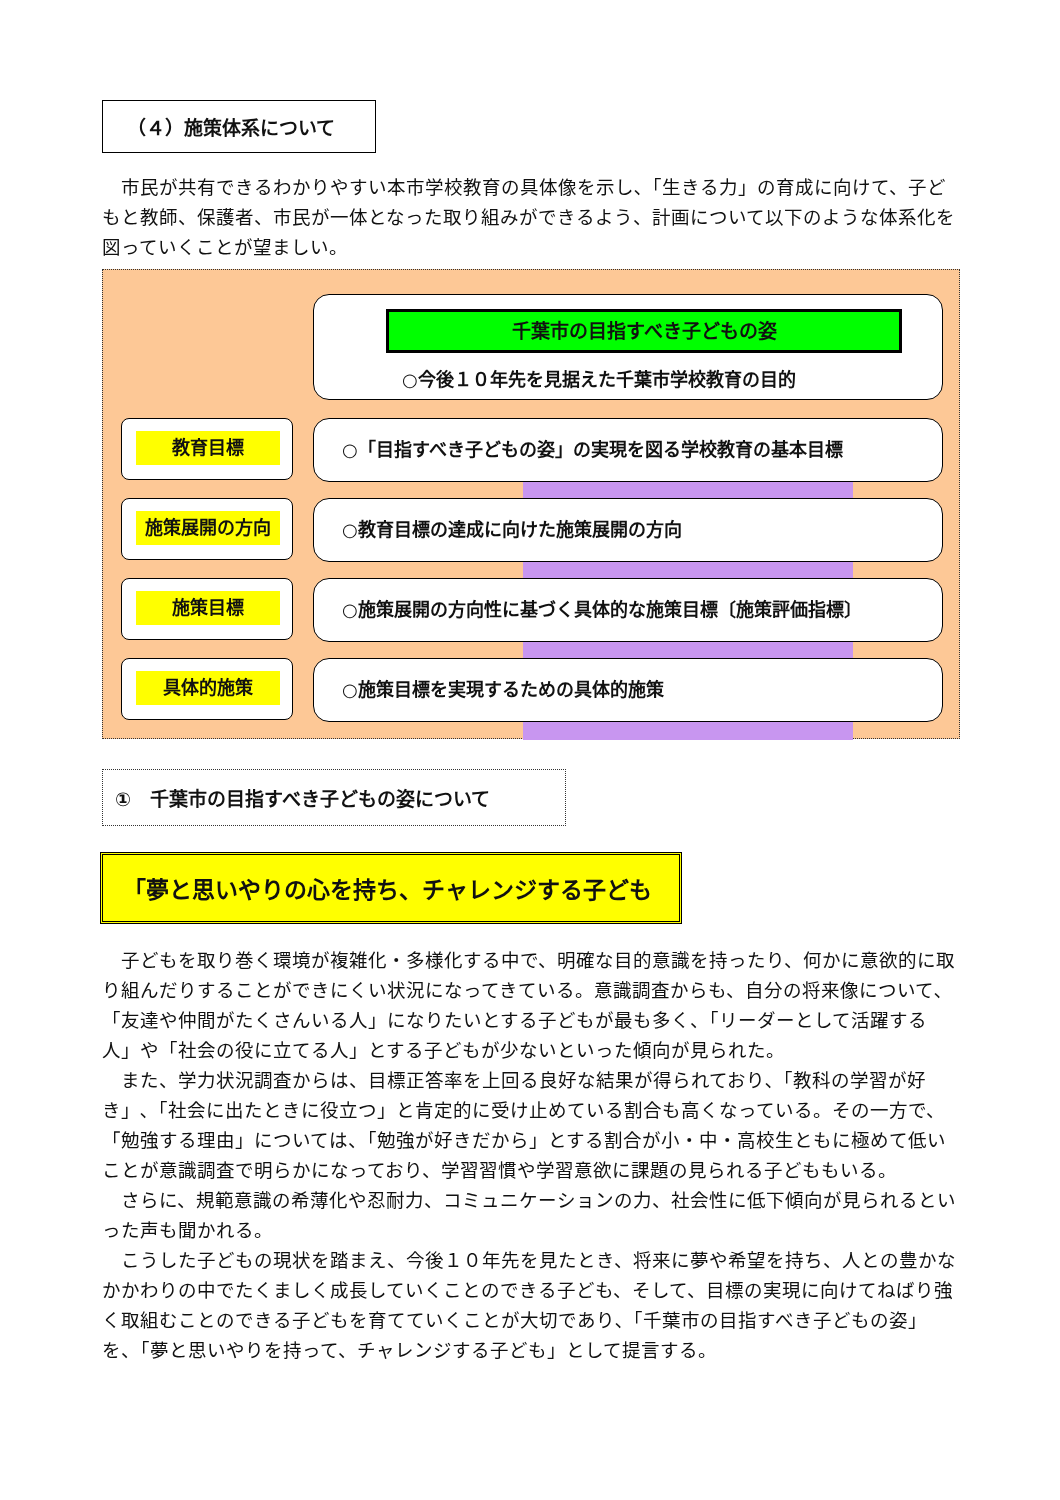（４）施策体系について
市民が共有できるわかりやすい本市学校教育の具体像を示し､「生きる力」の育成に向けて、子どもと教師、保護者、市民が一体となった取り組みができるよう、計画について以下のような体系化を図っていくことが望ましい。
千葉市の目指すべき子どもの姿
○今後１０年先を見据えた千葉市学校教育の目的
教育目標
○「目指すべき子どもの姿」の実現を図る学校教育の基本目標
施策展開の方向
○教育目標の達成に向けた施策展開の方向
施策目標
○施策展開の方向性に基づく具体的な施策目標〔施策評価指標〕
具体的施策 ○施策目標を実現するための具体的施策
①　千葉市の目指すべき子どもの姿について
「夢と思いやりの心を持ち、チャレンジする子ども
子どもを取り巻く環境が複雑化・多様化する中で、明確な目的意識を持ったり、何かに意欲的に取り組んだりすることができにくい状況になってきている。意識調査からも、自分の将来像について､「友達や仲間がたくさんいる人」になりたいとする子どもが最も多く、「リーダーとして活躍する人」や「社会の役に立てる人」とする子どもが少ないといった傾向が見られた。
また、学力状況調査からは、目標正答率を上回る良好な結果が得られており､「教科の学習が好き」､「社会に出たときに役立つ」と肯定的に受け止めている割合も高くなっている。その一方で、「勉強する理由」については、「勉強が好きだから」とする割合が小・中・高校生ともに極めて低いことが意識調査で明らかになっており、学習習慣や学習意欲に課題の見られる子どももいる。
さらに、規範意識の希薄化や忍耐力、コミュニケーションの力、社会性に低下傾向が見られるといった声も聞かれる。
こうした子どもの現状を踏まえ、今後１０年先を見たとき、将来に夢や希望を持ち、人との豊かなかかわりの中でたくましく成長していくことのできる子ども、そして、目標の実現に向けてねばり強く取組むことのできる子どもを育てていくことが大切であり､「千葉市の目指すべき子どもの姿」を、「夢と思いやりを持って、チャレンジする子ども」として提言する。